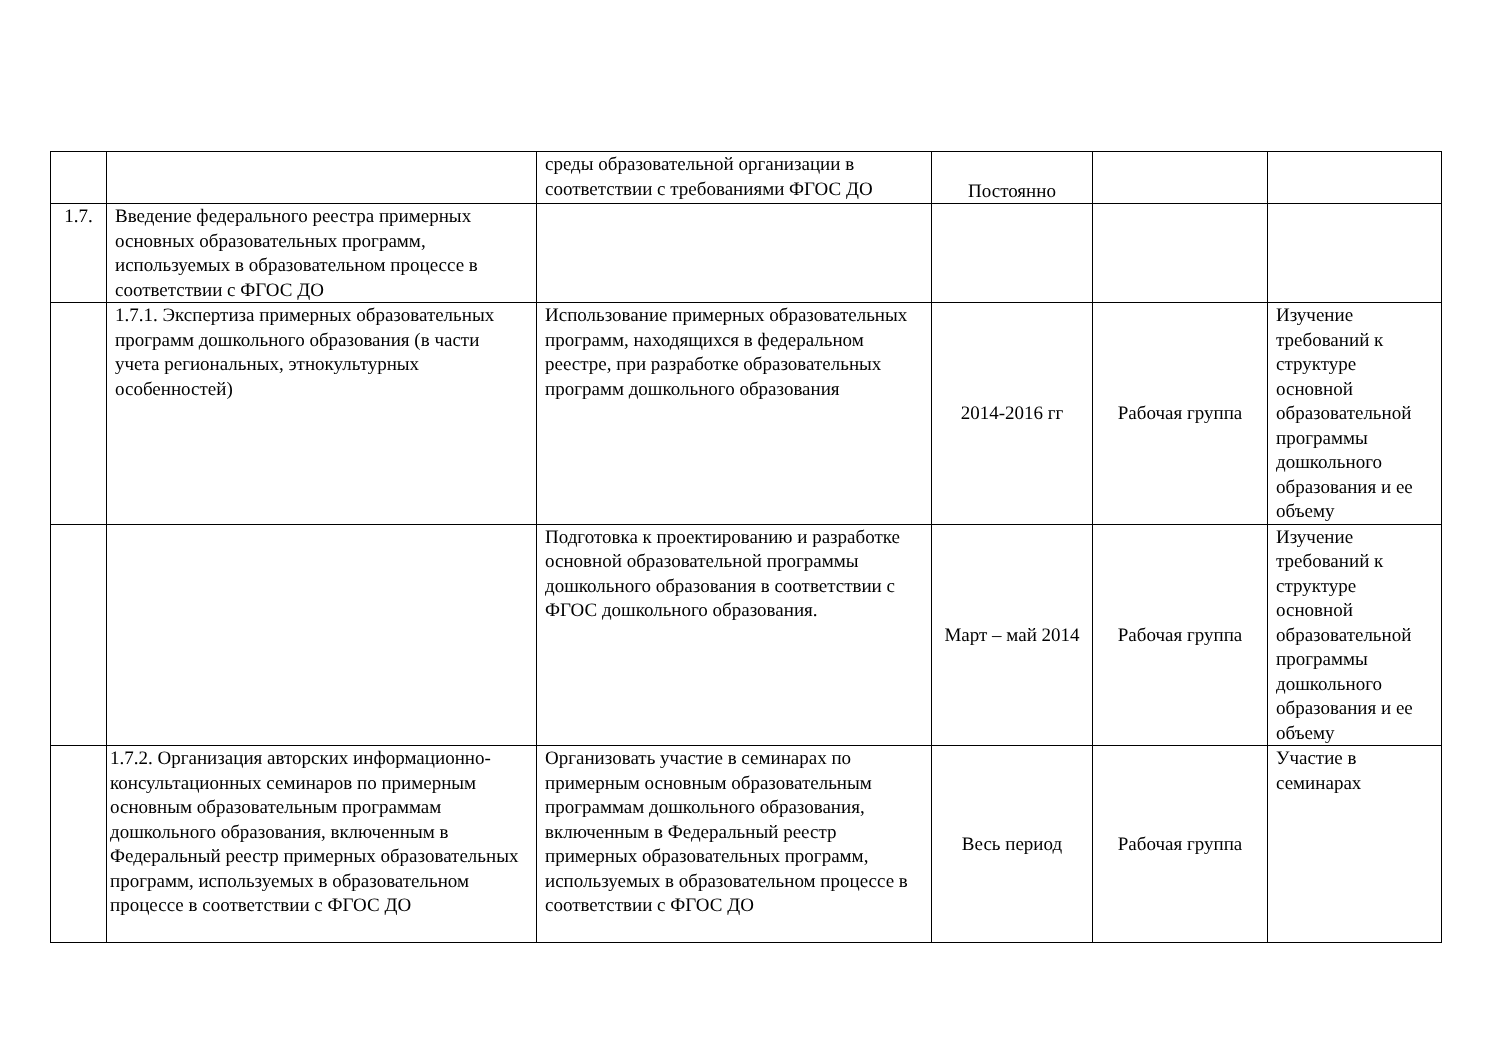| | | среды образовательной организации в соответствии с требованиями ФГОС ДО | Постоянно | | |
| 1.7. | Введение федерального реестра примерных основных образовательных программ, используемых в образовательном процессе в соответствии с ФГОС ДО | | | | |
| | 1.7.1. Экспертиза примерных образовательных программ дошкольного образования (в части учета региональных, этнокультурных особенностей) | Использование примерных образовательных программ, находящихся в федеральном реестре, при разработке образовательных программ дошкольного образования | 2014-2016 гг | Рабочая группа | Изучение требований к структуре основной образовательной программы дошкольного образования и ее объему |
| | | Подготовка к проектированию и разработке основной образовательной программы дошкольного образования в соответствии с ФГОС дошкольного образования. | Март – май 2014 | Рабочая группа | Изучение требований к структуре основной образовательной программы дошкольного образования и ее объему |
| | 1.7.2. Организация авторских информационно-консультационных семинаров по примерным основным образовательным программам дошкольного образования, включенным в Федеральный реестр примерных образовательных программ, используемых в образовательном процессе в соответствии с ФГОС ДО | Организовать участие в семинарах по примерным основным образовательным программам дошкольного образования, включенным в Федеральный реестр примерных образовательных программ, используемых в образовательном процессе в соответствии с ФГОС ДО | Весь период | Рабочая группа | Участие в семинарах |